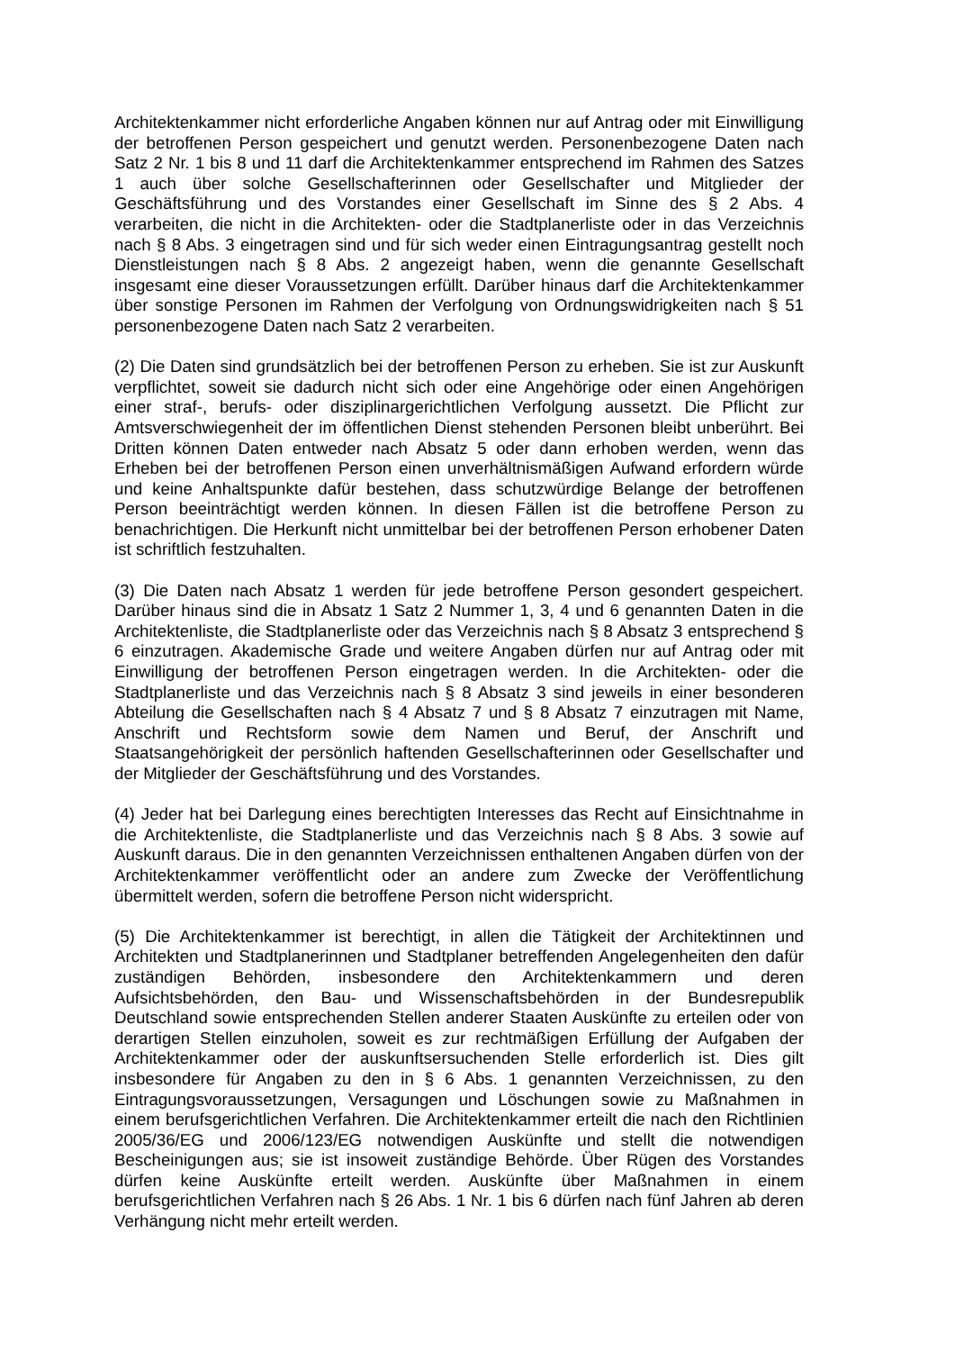Architektenkammer nicht erforderliche Angaben können nur auf Antrag oder mit Einwilligung der betroffenen Person gespeichert und genutzt werden. Personenbezogene Daten nach Satz 2 Nr. 1 bis 8 und 11 darf die Architektenkammer entsprechend im Rahmen des Satzes 1 auch über solche Gesellschafterinnen oder Gesellschafter und Mitglieder der Geschäftsführung und des Vorstandes einer Gesellschaft im Sinne des § 2 Abs. 4 verarbeiten, die nicht in die Architekten- oder die Stadtplanerliste oder in das Verzeichnis nach § 8 Abs. 3 eingetragen sind und für sich weder einen Eintragungsantrag gestellt noch Dienstleistungen nach § 8 Abs. 2 angezeigt haben, wenn die genannte Gesellschaft insgesamt eine dieser Voraussetzungen erfüllt. Darüber hinaus darf die Architektenkammer über sonstige Personen im Rahmen der Verfolgung von Ordnungswidrigkeiten nach § 51 personenbezogene Daten nach Satz 2 verarbeiten.
(2) Die Daten sind grundsätzlich bei der betroffenen Person zu erheben. Sie ist zur Auskunft verpflichtet, soweit sie dadurch nicht sich oder eine Angehörige oder einen Angehörigen einer straf-, berufs- oder disziplinargerichtlichen Verfolgung aussetzt. Die Pflicht zur Amtsverschwiegenheit der im öffentlichen Dienst stehenden Personen bleibt unberührt. Bei Dritten können Daten entweder nach Absatz 5 oder dann erhoben werden, wenn das Erheben bei der betroffenen Person einen unverhältnismäßigen Aufwand erfordern würde und keine Anhaltspunkte dafür bestehen, dass schutzwürdige Belange der betroffenen Person beeinträchtigt werden können. In diesen Fällen ist die betroffene Person zu benachrichtigen. Die Herkunft nicht unmittelbar bei der betroffenen Person erhobener Daten ist schriftlich festzuhalten.
(3) Die Daten nach Absatz 1 werden für jede betroffene Person gesondert gespeichert. Darüber hinaus sind die in Absatz 1 Satz 2 Nummer 1, 3, 4 und 6 genannten Daten in die Architektenliste, die Stadtplanerliste oder das Verzeichnis nach § 8 Absatz 3 entsprechend § 6 einzutragen. Akademische Grade und weitere Angaben dürfen nur auf Antrag oder mit Einwilligung der betroffenen Person eingetragen werden. In die Architekten- oder die Stadtplanerliste und das Verzeichnis nach § 8 Absatz 3 sind jeweils in einer besonderen Abteilung die Gesellschaften nach § 4 Absatz 7 und § 8 Absatz 7 einzutragen mit Name, Anschrift und Rechtsform sowie dem Namen und Beruf, der Anschrift und Staatsangehörigkeit der persönlich haftenden Gesellschafterinnen oder Gesellschafter und der Mitglieder der Geschäftsführung und des Vorstandes.
(4) Jeder hat bei Darlegung eines berechtigten Interesses das Recht auf Einsichtnahme in die Architektenliste, die Stadtplanerliste und das Verzeichnis nach § 8 Abs. 3 sowie auf Auskunft daraus. Die in den genannten Verzeichnissen enthaltenen Angaben dürfen von der Architektenkammer veröffentlicht oder an andere zum Zwecke der Veröffentlichung übermittelt werden, sofern die betroffene Person nicht widerspricht.
(5) Die Architektenkammer ist berechtigt, in allen die Tätigkeit der Architektinnen und Architekten und Stadtplanerinnen und Stadtplaner betreffenden Angelegenheiten den dafür zuständigen Behörden, insbesondere den Architektenkammern und deren Aufsichtsbehörden, den Bau- und Wissenschaftsbehörden in der Bundesrepublik Deutschland sowie entsprechenden Stellen anderer Staaten Auskünfte zu erteilen oder von derartigen Stellen einzuholen, soweit es zur rechtmäßigen Erfüllung der Aufgaben der Architektenkammer oder der auskunftsersuchenden Stelle erforderlich ist. Dies gilt insbesondere für Angaben zu den in § 6 Abs. 1 genannten Verzeichnissen, zu den Eintragungsvoraussetzungen, Versagungen und Löschungen sowie zu Maßnahmen in einem berufsgerichtlichen Verfahren. Die Architektenkammer erteilt die nach den Richtlinien 2005/36/EG und 2006/123/EG notwendigen Auskünfte und stellt die notwendigen Bescheinigungen aus; sie ist insoweit zuständige Behörde. Über Rügen des Vorstandes dürfen keine Auskünfte erteilt werden. Auskünfte über Maßnahmen in einem berufsgerichtlichen Verfahren nach § 26 Abs. 1 Nr. 1 bis 6 dürfen nach fünf Jahren ab deren Verhängung nicht mehr erteilt werden.